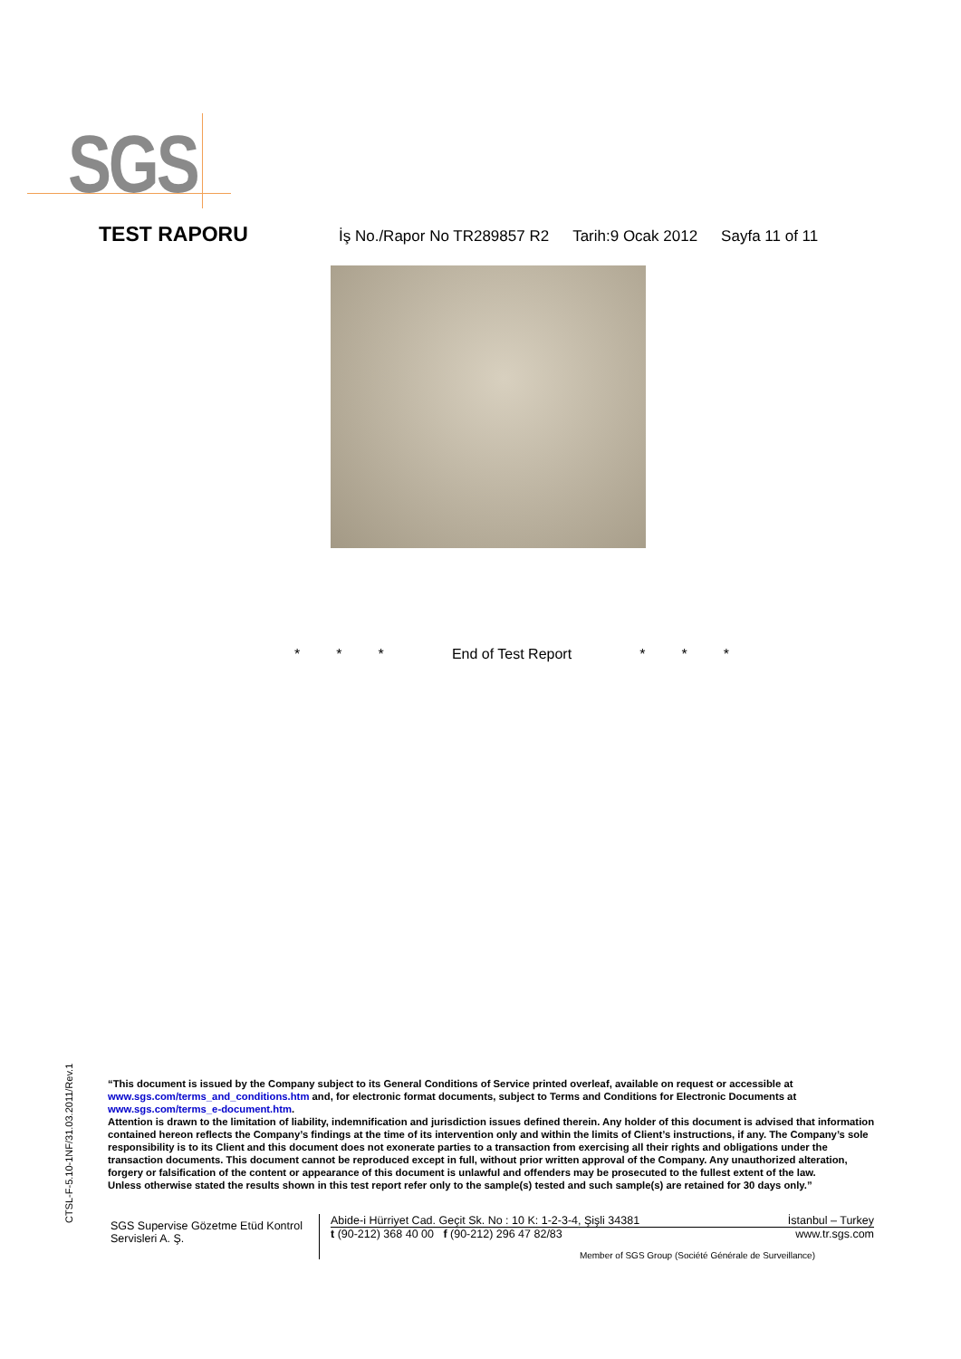SGS
TEST RAPORU
İş No./Rapor No TR289857 R2 Tarih:9 Ocak 2012 Sayfa 11 of 11
* * * End of Test Report * * *
CTSL-F-5.10-1NF/31.03.2011/Rev.1
“This document is issued by the Company subject to its General Conditions of Service printed overleaf, available on request or accessible at www.sgs.com/terms_and_conditions.htm and, for electronic format documents, subject to Terms and Conditions for Electronic Documents at www.sgs.com/terms_e-document.htm.
Attention is drawn to the limitation of liability, indemnification and jurisdiction issues defined therein. Any holder of this document is advised that information contained hereon reflects the Company’s findings at the time of its intervention only and within the limits of Client’s instructions, if any. The Company’s sole responsibility is to its Client and this document does not exonerate parties to a transaction from exercising all their rights and obligations under the transaction documents. This document cannot be reproduced except in full, without prior written approval of the Company. Any unauthorized alteration, forgery or falsification of the content or appearance of this document is unlawful and offenders may be prosecuted to the fullest extent of the law.
Unless otherwise stated the results shown in this test report refer only to the sample(s) tested and such sample(s) are retained for 30 days only.”
SGS Supervise Gözetme Etüd Kontrol Servisleri A. Ş.
Abide-i Hürriyet Cad. Geçit Sk. No : 10 K: 1-2-3-4, Şişli 34381
t (90-212) 368 40 00 f (90-212) 296 47 82/83
İstanbul – Turkey
www.tr.sgs.com
Member of SGS Group (Société Générale de Surveillance)